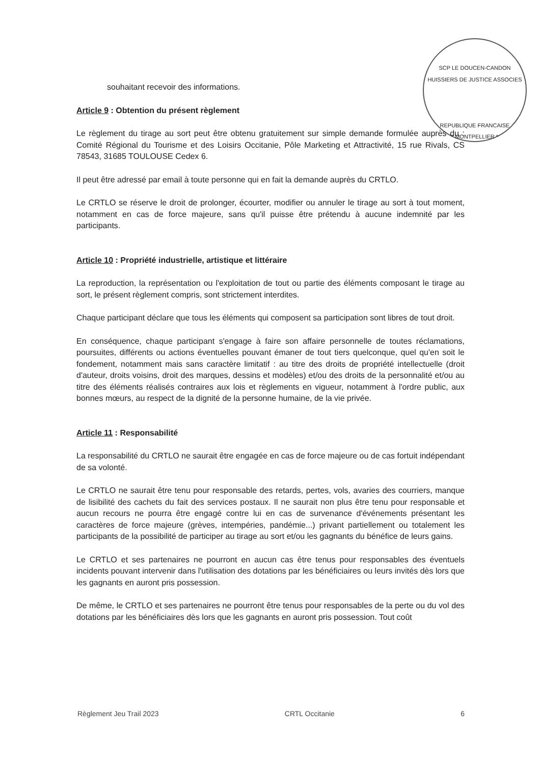SCP LE DOUCEN-CANDON HUISSIERS DE JUSTICE ASSOCIES
REPUBLIQUE FRANCAISE
* MONTPELLIER *
souhaitant recevoir des informations.
Article 9 : Obtention du présent règlement
Le règlement du tirage au sort peut être obtenu gratuitement sur simple demande formulée auprès du : Comité Régional du Tourisme et des Loisirs Occitanie, Pôle Marketing et Attractivité, 15 rue Rivals, CS 78543, 31685 TOULOUSE Cedex 6.
Il peut être adressé par email à toute personne qui en fait la demande auprès du CRTLO.
Le CRTLO se réserve le droit de prolonger, écourter, modifier ou annuler le tirage au sort à tout moment, notamment en cas de force majeure, sans qu'il puisse être prétendu à aucune indemnité par les participants.
Article 10 : Propriété industrielle, artistique et littéraire
La reproduction, la représentation ou l'exploitation de tout ou partie des éléments composant le tirage au sort, le présent règlement compris, sont strictement interdites.
Chaque participant déclare que tous les éléments qui composent sa participation sont libres de tout droit.
En conséquence, chaque participant s'engage à faire son affaire personnelle de toutes réclamations, poursuites, différents ou actions éventuelles pouvant émaner de tout tiers quelconque, quel qu'en soit le fondement, notamment mais sans caractère limitatif : au titre des droits de propriété intellectuelle (droit d'auteur, droits voisins, droit des marques, dessins et modèles) et/ou des droits de la personnalité et/ou au titre des éléments réalisés contraires aux lois et règlements en vigueur, notamment à l'ordre public, aux bonnes mœurs, au respect de la dignité de la personne humaine, de la vie privée.
Article 11 : Responsabilité
La responsabilité du CRTLO ne saurait être engagée en cas de force majeure ou de cas fortuit indépendant de sa volonté.
Le CRTLO ne saurait être tenu pour responsable des retards, pertes, vols, avaries des courriers, manque de lisibilité des cachets du fait des services postaux. Il ne saurait non plus être tenu pour responsable et aucun recours ne pourra être engagé contre lui en cas de survenance d'événements présentant les caractères de force majeure (grèves, intempéries, pandémie...) privant partiellement ou totalement les participants de la possibilité de participer au tirage au sort et/ou les gagnants du bénéfice de leurs gains.
Le CRTLO et ses partenaires ne pourront en aucun cas être tenus pour responsables des éventuels incidents pouvant intervenir dans l'utilisation des dotations par les bénéficiaires ou leurs invités dès lors que les gagnants en auront pris possession.
De même, le CRTLO et ses partenaires ne pourront être tenus pour responsables de la perte ou du vol des dotations par les bénéficiaires dès lors que les gagnants en auront pris possession. Tout coût
Règlement Jeu Trail 2023 CRTL Occitanie 6